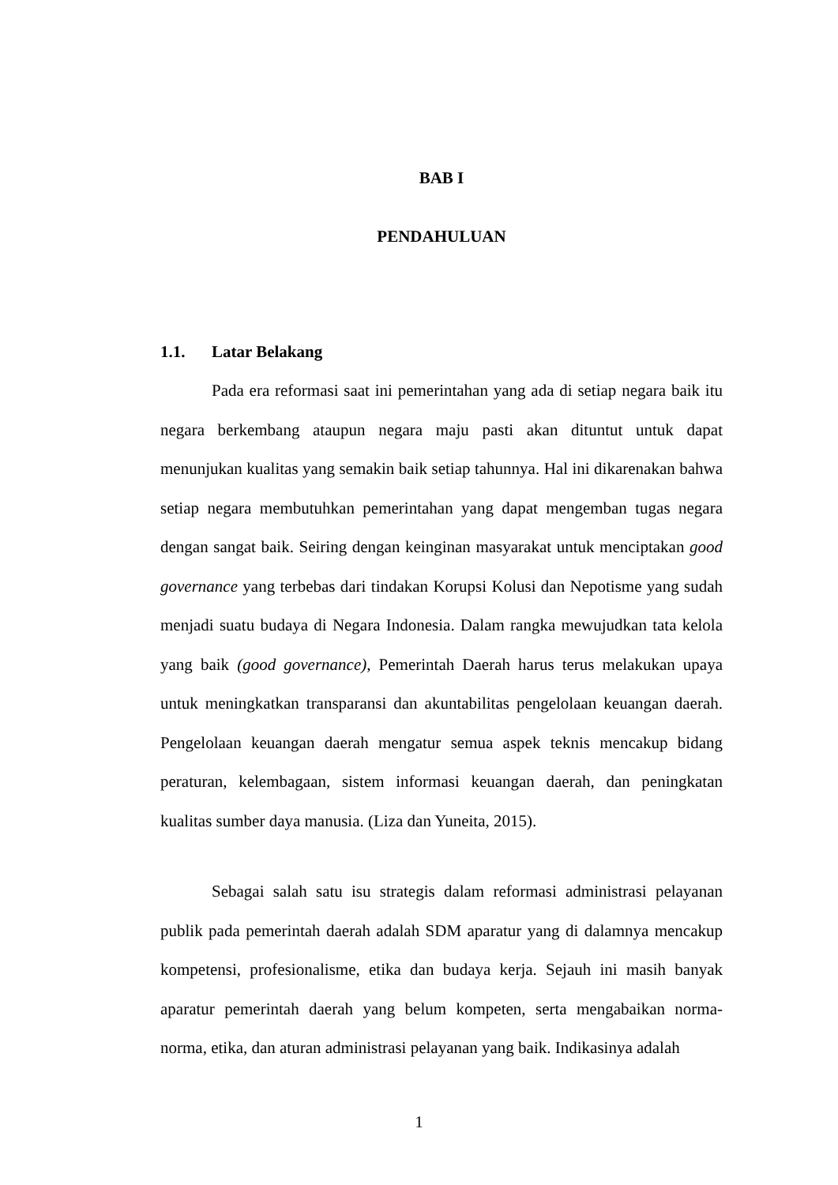BAB I
PENDAHULUAN
1.1. Latar Belakang
Pada era reformasi saat ini pemerintahan yang ada di setiap negara baik itu negara berkembang ataupun negara maju pasti akan dituntut untuk dapat menunjukan kualitas yang semakin baik setiap tahunnya. Hal ini dikarenakan bahwa setiap negara membutuhkan pemerintahan yang dapat mengemban tugas negara dengan sangat baik. Seiring dengan keinginan masyarakat untuk menciptakan good governance yang terbebas dari tindakan Korupsi Kolusi dan Nepotisme yang sudah menjadi suatu budaya di Negara Indonesia. Dalam rangka mewujudkan tata kelola yang baik (good governance), Pemerintah Daerah harus terus melakukan upaya untuk meningkatkan transparansi dan akuntabilitas pengelolaan keuangan daerah. Pengelolaan keuangan daerah mengatur semua aspek teknis mencakup bidang peraturan, kelembagaan, sistem informasi keuangan daerah, dan peningkatan kualitas sumber daya manusia. (Liza dan Yuneita, 2015).
Sebagai salah satu isu strategis dalam reformasi administrasi pelayanan publik pada pemerintah daerah adalah SDM aparatur yang di dalamnya mencakup kompetensi, profesionalisme, etika dan budaya kerja. Sejauh ini masih banyak aparatur pemerintah daerah yang belum kompeten, serta mengabaikan norma-norma, etika, dan aturan administrasi pelayanan yang baik. Indikasinya adalah
1